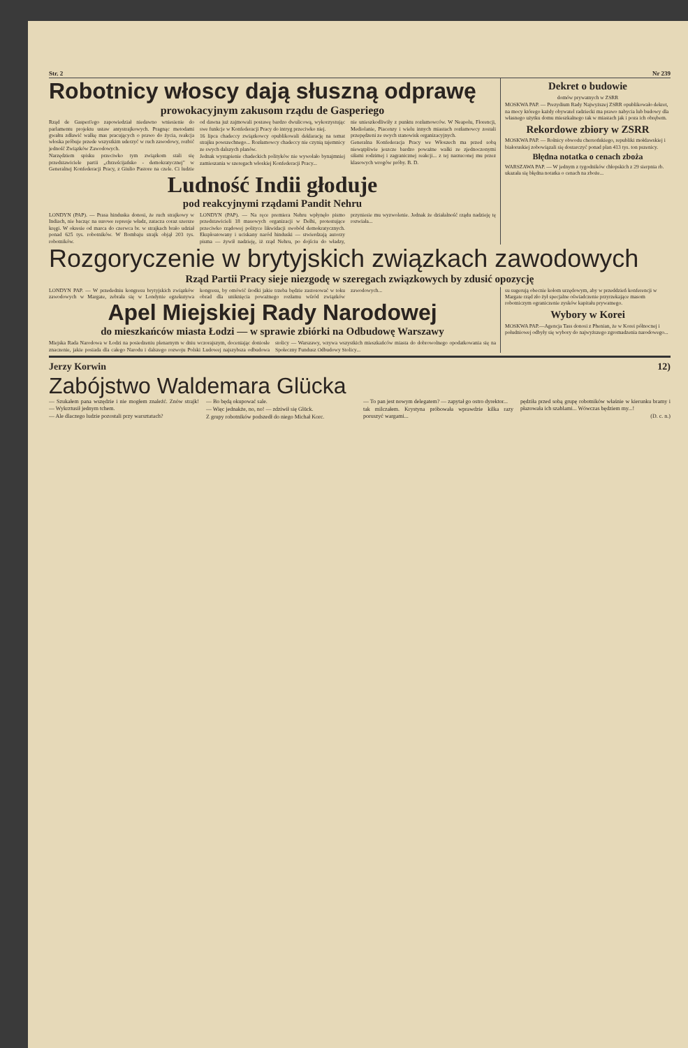Str. 2 Nr 239
Robotnicy włoscy dają słuszną odprawę
prowokacyjnym zakusom rządu de Gasperiego
Rząd de Gasperi'ego zapowiedział niedawno wniesienie do parlamentu projektu ustaw antystrajkowych. Pragnąc metodami gwałtu zdławić walkę mas pracujących o prawo do życia, reakcja włoska próbuje przede wszystkim uderzyć w ruch zawodowy, rozbić jedność Związków Zawodowych.
Narzędziem spisku przeciwko tym związkom stali się przedstawiciele partii „chrześcijańsko - demokratycznej" w Generalnej Konfederacji Pracy, z Giulio Pastore na czele. Ci ludzie od dawna już zajmowali postawę bardzo dwulicową, wykorzystując swe funkcje w Konfederacji Pracy do intryg przeciwko niej.
16 lipca chadeccy związkowcy opublikowali deklarację na temat strajku powszechnego... Rozłamowcy chadeccy nie czynią tajemnicy ze swych dalszych planów.
Jednak wystąpienie chadeckich polityków nie wywołało bynajmniej zamieszania w szeregach włoskiej Konfederacji Pracy...
nie unieszkodliwiły z punktu rozłamowców. W Neapolu, Florencji, Mediolanie, Piacenzy i wielu innych miastach rozłamowcy zostali przepędzeni ze swych stanowisk organizacyjnych.
Generalna Konfederacja Pracy we Włoszech ma przed sobą niewątpliwie jeszcze bardzo poważne walki ze zjednoczonymi siłami rodzimej i zagranicznej reakcji... z tej narzuconej mu przez klasowych wrogów próby. B. D.
Ludność Indii głoduje
pod reakcyjnymi rządami Pandit Nehru
LONDYN (PAP). — Prasa hinduska donosi, że ruch strajkowy w Indiach, nie bacząc na surowe represje władz, zatacza coraz szersze kręgi. W okresie od marca do czerwca br. w strajkach brało udział ponad 625 tys. robotników. W Bombaju strajk objął 203 tys. robotników.
LONDYN (PAP). — Na ręce premiera Nehru wpłynęło pismo przedstawicieli 18 masowych organizacji w Delhi, protestujące przeciwko rządowej polityce likwidacji swobód demokratycznych. Eksploatowany i uciskany naród hinduski — stwierdzają autorzy pisma — żywił nadzieję, iż rząd Nehru, po dojściu do władzy, przyniesie mu wyzwolenie. Jednak że działalność rządu nadzieję tę rozwiała...
Dekret o budowie
domów prywatnych w ZSRR
MOSKWA PAP. — Prezydium Rady Najwyższej ZSRR opublikowało dekret, na mocy którego każdy obywatel radziecki ma prawo nabycia lub budowy dla własnego użytku domu mieszkalnego tak w miastach jak i poza ich obrębem.
Rekordowe zbiory w ZSRR
MOSKWA PAP. — Rolnicy obwodu chersońskiego, republiki mołdawskiej i białoruskiej zobowiązali się dostarczyć ponad plan 413 tys. ton pszenicy.
Błędna notatka o cenach zboża
WARSZAWA PAP. — W jednym z tygodników chłopskich z 29 sierpnia rb. ukazała się błędna notatka o cenach na zboże...
Rozgoryczenie w brytyjskich związkach zawodowych
Rząd Partii Pracy sieje niezgodę w szeregach związkowych by zdusić opozycję
LONDYN PAP. — W przededniu kongresu brytyjskich związków zawodowych w Margate, zebrała się w Londynie egzekutywa kongresu, by omówić środki jakie trzeba będzie zastosować w toku obrad dla uniknięcia poważnego rozłamu wśród związków zawodowych...
Apel Miejskiej Rady Narodowej
do mieszkańców miasta Łodzi — w sprawie zbiórki na Odbudowę Warszawy
Miejska Rada Narodowa w Łodzi na posiedzeniu plenarnym w dniu wczorajszym, doceniając doniosłe znaczenie, jakie posiada dla całego Narodu i dalszego rozwoju Polski Ludowej najszybsza odbudowa stolicy — Warszawy, wzywa wszystkich mieszkańców miasta do dobrowolnego opodatkowania się na Społeczny Fundusz Odbudowy Stolicy...
su sugerują obecnie kołom urzędowym, aby w przeddzień konferencji w Margate rząd zło żył specjalne oświadczenie przyrzekające masom robotniczym ograniczenie zysków kapitału prywatnego.
Wybory w Korei
MOSKWA PAP.—Agencja Tass donosi z Phenian, że w Korei północnej i południowej odbyły się wybory do najwyższego zgromadzenia narodowego...
Jerzy Korwin 12)
Zabójstwo Waldemara Glücka
— Szukałem pana wszędzie i nie mogłem znaleźć. Znów strajk! — Wykrztusił jednym tchem.
— Ale dlaczego ludzie pozostali przy warsztatach?
— Bo będą okupować sale.
— Więc jednakże, no, no! — zdziwił się Glück.
Z grupy robotników podszedł do niego Michał Korc.
— To pan jest nowym delegatem? — zapytał go ostro dyrektor...
tak milczałem. Krystyna próbowała wprawdzie kilka razy poruszyć wargami...
pędziła przed sobą grupę robotników właśnie w kierunku bramy i płazowała ich szablami... Wówczas będziem my...!
(D. c. n.)